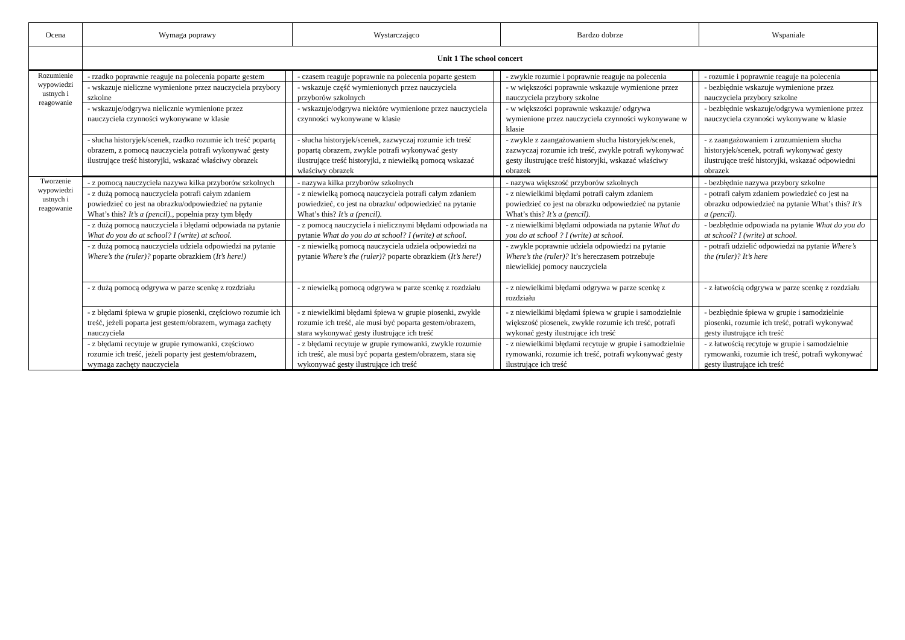| Ocena | Wymaga poprawy | | Wystarczająco | | Bardzo dobrze | | Wspaniale | |
| --- | --- | --- | --- | --- | --- | --- | --- | --- |
| | Unit 1 The school concert | | | | | | | |
| Rozumienie wypowiedzi ustnych i reagowanie | - rzadko poprawnie reaguje na polecenia poparte gestem | | - czasem reaguje poprawnie na polecenia poparte gestem | | - zwykle rozumie i poprawnie reaguje na polecenia | | - rozumie i poprawnie reaguje na polecenia | |
| | - wskazuje nieliczne wymienione przez nauczyciela przybory szkolne | | - wskazuje część wymienionych przez nauczyciela przyborów szkolnych | | - w większości poprawnie wskazuje wymienione przez nauczyciela przybory szkolne | | - bezbłędnie wskazuje wymienione przez nauczyciela przybory szkolne | |
| | - wskazuje/odgrywa nielicznie wymienione przez nauczyciela czynności wykonywane w klasie | | - wskazuje/odgrywa niektóre wymienione przez nauczyciela czynności wykonywane w klasie | | - w większości poprawnie wskazuje/ odgrywa wymienione przez nauczyciela czynności wykonywane w klasie | | - bezbłędnie wskazuje/odgrywa wymienione przez nauczyciela czynności wykonywane w klasie | |
| | - słucha historyjek/scenek, rzadko rozumie ich treść popartą obrazem, z pomocą nauczyciela potrafi wykonywać gesty ilustrujące treść historyjki, wskazać właściwy obrazek | | - słucha historyjek/scenek, zazwyczaj rozumie ich treść popartą obrazem, zwykle potrafi wykonywać gesty ilustrujące treść historyjki, z niewielką pomocą wskazać właściwy obrazek | | - zwykle z zaangażowaniem słucha historyjek/scenek, zazwyczaj rozumie ich treść, zwykle potrafi wykonywać gesty ilustrujące treść historyjki, wskazać właściwy obrazek | | - z zaangażowaniem i zrozumieniem słucha historyjek/scenek, potrafi wykonywać gesty ilustrujące treść historyjki, wskazać odpowiedni obrazek | |
| Tworzenie wypowiedzi ustnych i reagowanie | - z pomocą nauczyciela nazywa kilka przyborów szkolnych | | - nazywa kilka przyborów szkolnych | | - nazywa większość przyborów szkolnych | | - bezbłędnie nazywa przybory szkolne | |
| | - z dużą pomocą nauczyciela potrafi całym zdaniem powiedzieć co jest na obrazku/odpowiedzieć na pytanie What’s this? It’s a (pencil). , popełnia przy tym błędy | | - z niewielką pomocą nauczyciela potrafi całym zdaniem powiedzieć, co jest na obrazku/ odpowiedzieć na pytanie What’s this? It’s a (pencil). | | - z niewielkimi błędami potrafi całym zdaniem powiedzieć co jest na obrazku odpowiedzieć na pytanie What’s this? It’s a (pencil). | | - potrafi całym zdaniem powiedzieć co jest na obrazku odpowiedzieć na pytanie What’s this? It’s a (pencil). | |
| | - z dużą pomocą nauczyciela i błędami odpowiada na pytanie What do you do at school? I (write) at school. | | - z pomocą nauczyciela i nielicznymi błędami odpowiada na pytanie What do you do at school? I (write) at school. | | - z niewielkimi błędami odpowiada na pytanie What do you do at school ? I (write) at school. | | - bezbłędnie odpowiada na pytanie What do you do at school? I (write) at school. | |
| | - z dużą pomocą nauczyciela udziela odpowiedzi na pytanie Where’s the (ruler)? poparte obrazkiem ( It’s here!) | | - z niewielką pomocą nauczyciela udziela odpowiedzi na pytanie Where’s the (ruler)? poparte obrazkiem ( It’s here!) | | - zwykle poprawnie udziela odpowiedzi na pytanie Where’s the (ruler)? It’s hereczasem potrzebuje niewielkiej pomocy nauczyciela | | - potrafi udzielić odpowiedzi na pytanie Where’s the (ruler)? It’s here | |
| | - z dużą pomocą odgrywa w parze scenkę z rozdziału | | - z niewielką pomocą odgrywa w parze scenkę z rozdziału | | - z niewielkimi błędami odgrywa w parze scenkę z rozdziału | | - z łatwością odgrywa w parze scenkę z rozdziału | |
| | - z błędami śpiewa w grupie piosenki, częściowo rozumie ich treść, jeżeli poparta jest gestem/obrazem, wymaga zachęty nauczyciela | | - z niewielkimi błędami śpiewa w grupie piosenki, zwykle rozumie ich treść, ale musi być poparta gestem/obrazem, stara wykonywać gesty ilustrujące ich treść | | - z niewielkimi błędami śpiewa w grupie i samodzielnie większość piosenek, zwykle rozumie ich treść, potrafi wykonać gesty ilustrujące ich treść | | - bezbłędnie śpiewa w grupie i samodzielnie piosenki, rozumie ich treść, potrafi wykonywać gesty ilustrujące ich treść | |
| | - z błędami recytuje w grupie rymowanki, częściowo rozumie ich treść, jeżeli poparty jest gestem/obrazem, wymaga zachęty nauczyciela | | - z błędami recytuje w grupie rymowanki, zwykle rozumie ich treść, ale musi być poparta gestem/obrazem, stara się wykonywać gesty ilustrujące ich treść | | - z niewielkimi błędami recytuje w grupie i samodzielnie rymowanki, rozumie ich treść, potrafi wykonywać gesty ilustrujące ich treść | | - z łatwością recytuje w grupie i samodzielnie rymowanki, rozumie ich treść, potrafi wykonywać gesty ilustrujące ich treść | |